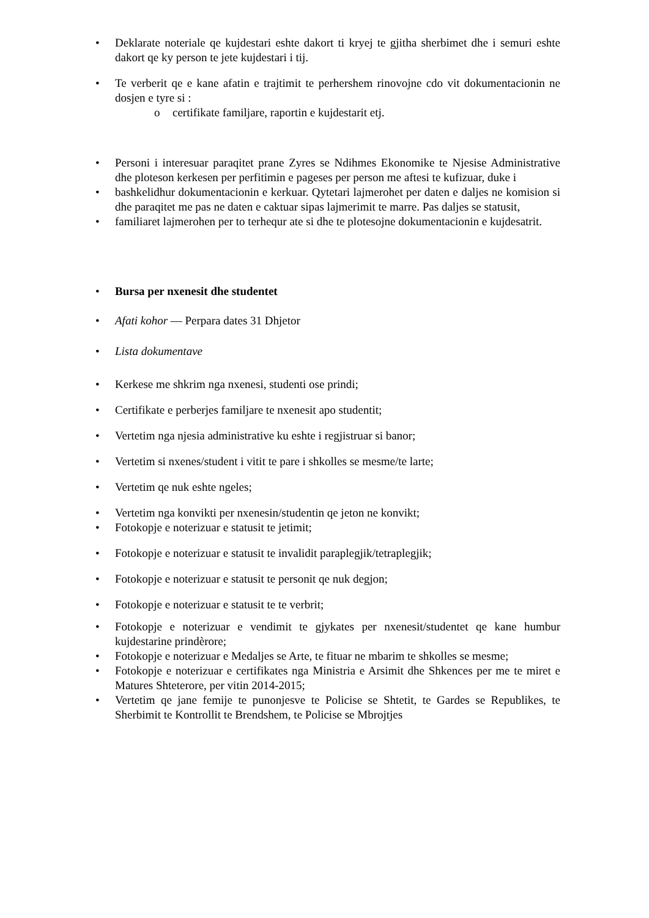• Deklarate noteriale qe kujdestari eshte dakort ti kryej te gjitha sherbimet dhe i semuri eshte dakort qe ky person te jete kujdestari i tij.
• Te verberit qe e kane afatin e trajtimit te perhershem rinovojne cdo vit dokumentacionin ne dosjen e tyre si :
o certifikate familjare, raportin e kujdestarit etj.
• Personi i interesuar paraqitet prane Zyres se Ndihmes Ekonomike te Njesise Administrative dhe ploteson kerkesen per perfitimin e pageses per person me aftesi te kufizuar, duke i
• bashkelidhur dokumentacionin e kerkuar. Qytetari lajmerohet per daten e daljes ne komision si dhe paraqitet me pas ne daten e caktuar sipas lajmerimit te marre. Pas daljes se statusit,
• familiaret lajmerohen per to terhequr ate si dhe te plotesojne dokumentacionin e kujdesatrit.
• Bursa per nxenesit dhe studentet
• Afati kohor — Perpara dates 31 Dhjetor
• Lista dokumentave
• Kerkese me shkrim nga nxenesi, studenti ose prindi;
• Certifikate e perberjes familjare te nxenesit apo studentit;
• Vertetim nga njesia administrative ku eshte i regjistruar si banor;
• Vertetim si nxenes/student i vitit te pare i shkolles se mesme/te larte;
• Vertetim qe nuk eshte ngeles;
• Vertetim nga konvikti per nxenesin/studentin qe jeton ne konvikt;
• Fotokopje e noterizuar e statusit te jetimit;
• Fotokopje e noterizuar e statusit te invalidit paraplegjik/tetraplegjik;
• Fotokopje e noterizuar e statusit te personit qe nuk degjon;
• Fotokopje e noterizuar e statusit te te verbrit;
• Fotokopje e noterizuar e vendimit te gjykates per nxenesit/studentet qe kane humbur kujdestarine prindèrore;
• Fotokopje e noterizuar e Medaljes se Arte, te fituar ne mbarim te shkolles se mesme;
• Fotokopje e noterizuar e certifikates nga Ministria e Arsimit dhe Shkences per me te miret e Matures Shteterore, per vitin 2014-2015;
• Vertetim qe jane femije te punonjesve te Policise se Shtetit, te Gardes se Republikes, te Sherbimit te Kontrollit te Brendshem, te Policise se Mbrojtjes